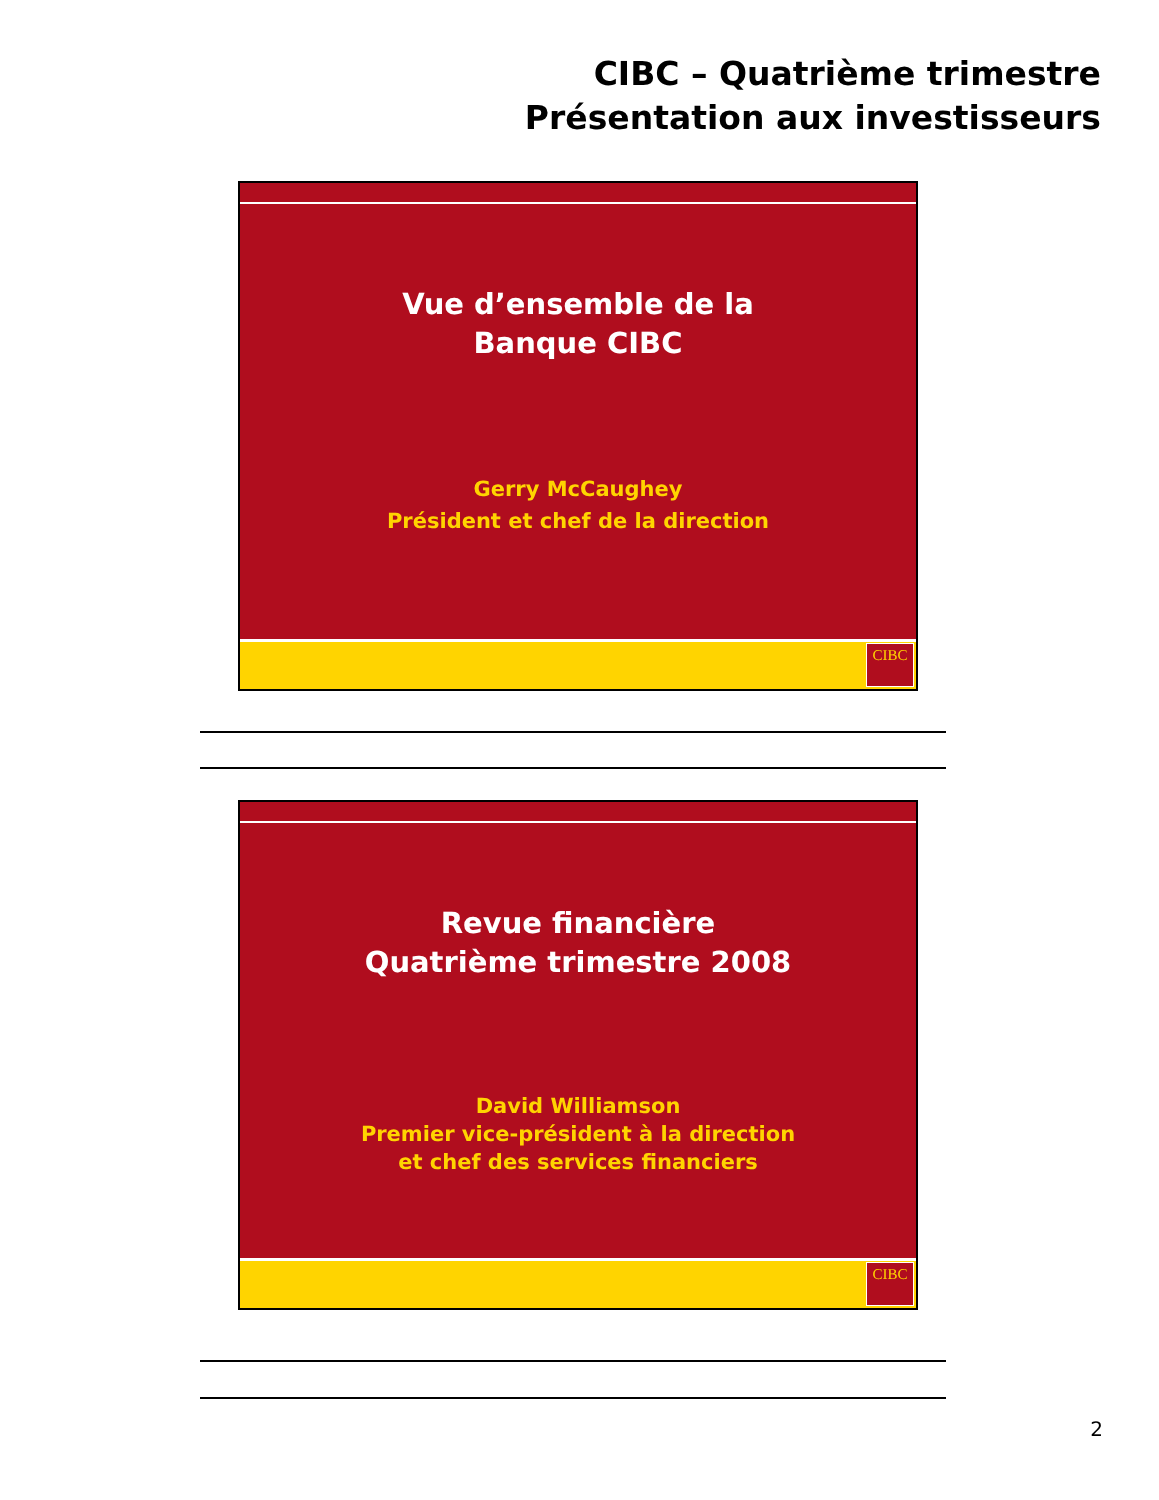CIBC – Quatrième trimestre
Présentation aux investisseurs
Vue d’ensemble de la
Banque CIBC
Gerry McCaughey
Président et chef de la direction
CIBC
Revue financière
Quatrième trimestre 2008
David Williamson
Premier vice-président à la direction
et chef des services financiers
CIBC
2